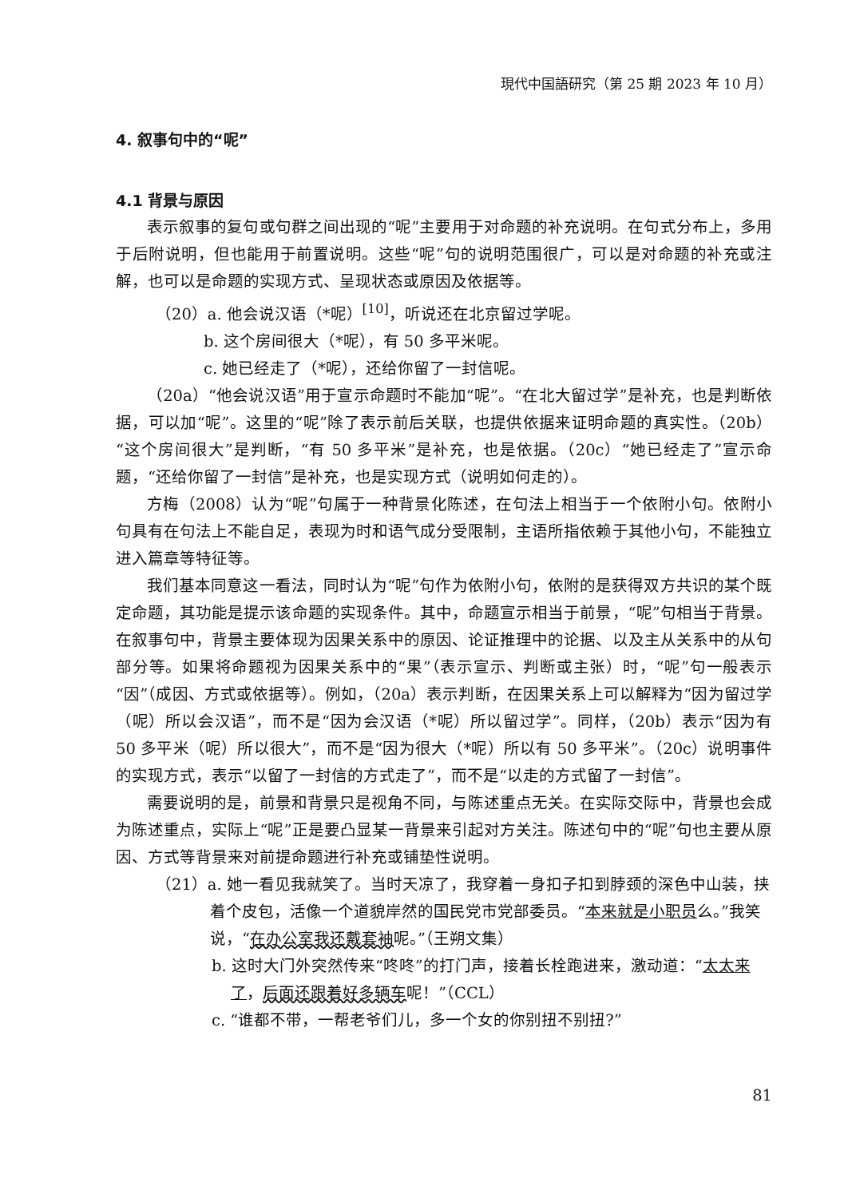現代中国語研究（第 25 期 2023 年 10 月）
4. 叙事句中的“呢”
4.1 背景与原因
表示叙事的复句或句群之间出现的“呢”主要用于对命题的补充说明。在句式分布上，多用于后附说明，但也能用于前置说明。这些“呢”句的说明范围很广，可以是对命题的补充或注解，也可以是命题的实现方式、呈现状态或原因及依据等。
（20）a. 他会说汉语（*呢）<sup>[10]</sup>，听说还在北京留过学呢。
b. 这个房间很大（*呢），有 50 多平米呢。
c. 她已经走了（*呢），还给你留了一封信呢。
（20a）“他会说汉语”用于宣示命题时不能加“呢”。“在北大留过学”是补充，也是判断依据，可以加“呢”。这里的“呢”除了表示前后关联，也提供依据来证明命题的真实性。（20b）“这个房间很大”是判断，“有 50 多平米”是补充，也是依据。（20c）“她已经走了”宣示命题，“还给你留了一封信”是补充，也是实现方式（说明如何走的）。
方梅（2008）认为“呢”句属于一种背景化陈述，在句法上相当于一个依附小句。依附小句具有在句法上不能自足，表现为时和语气成分受限制，主语所指依赖于其他小句，不能独立进入篇章等特征等。
我们基本同意这一看法，同时认为“呢”句作为依附小句，依附的是获得双方共识的某个既定命题，其功能是提示该命题的实现条件。其中，命题宣示相当于前景，“呢”句相当于背景。在叙事句中，背景主要体现为因果关系中的原因、论证推理中的论据、以及主从关系中的从句部分等。如果将命题视为因果关系中的“果”（表示宣示、判断或主张）时，“呢”句一般表示“因”（成因、方式或依据等）。例如，（20a）表示判断，在因果关系上可以解释为“因为留过学（呢）所以会汉语”，而不是“因为会汉语（*呢）所以留过学”。同样，（20b）表示“因为有 50 多平米（呢）所以很大”，而不是“因为很大（*呢）所以有 50 多平米”。（20c）说明事件的实现方式，表示“以留了一封信的方式走了”，而不是“以走的方式留了一封信”。
需要说明的是，前景和背景只是视角不同，与陈述重点无关。在实际交际中，背景也会成为陈述重点，实际上“呢”正是要凸显某一背景来引起对方关注。陈述句中的“呢”句也主要从原因、方式等背景来对前提命题进行补充或铺垫性说明。
（21）a. 她一看见我就笑了。当时天凉了，我穿着一身扣子扣到脖颈的深色中山装，挟着个皮包，活像一个道貌岸然的国民党市党部委员。“本来就是小职员么。”我笑说，“在办公室我还戴套袖呢。”（王朔文集）
b. 这时大门外突然传来“咚咚”的打门声，接着长栓跑进来，激动道：“太太来了，后面还跟着好多辆车呢！”（CCL）
c. “谁都不带，一帮老爷们儿，多一个女的你别扭不别扭?”
81